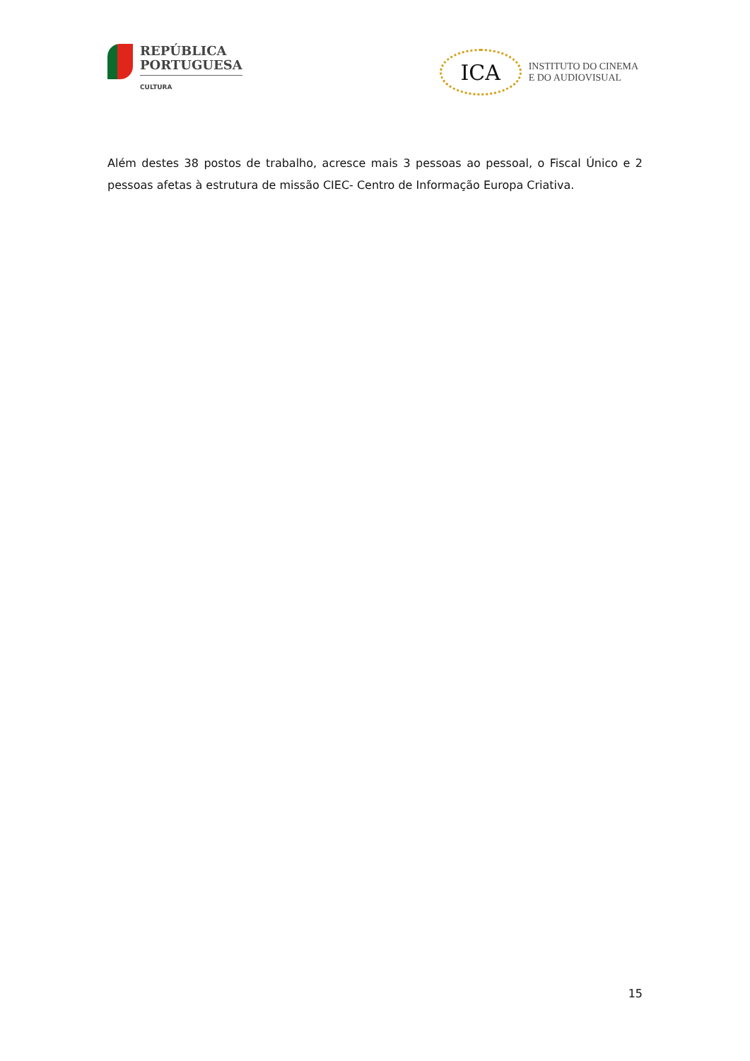REPÚBLICA
PORTUGUESA
CULTURA
ICA
INSTITUTO DO CINEMA
E DO AUDIOVISUAL
Além destes 38 postos de trabalho, acresce mais 3 pessoas ao pessoal, o Fiscal Único e 2 pessoas afetas à estrutura de missão CIEC- Centro de Informação Europa Criativa.
15